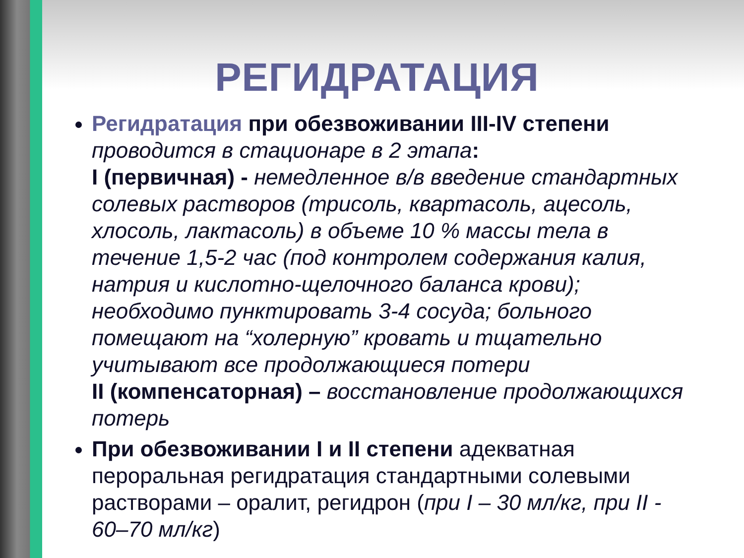РЕГИДРАТАЦИЯ
Регидратация при обезвоживании III-IV степени проводится в стационаре в 2 этапа:
I (первичная) - немедленное в/в введение стандартных солевых растворов (трисоль, квартасоль, ацесоль, хлосоль, лактасоль) в объеме 10 % массы тела в течение 1,5-2 час (под контролем содержания калия, натрия и кислотно-щелочного баланса крови);
необходимо пунктировать 3-4 сосуда; больного помещают на “холерную” кровать и тщательно учитывают все продолжающиеся потери
II (компенсаторная) – восстановление продолжающихся потерь
При обезвоживании I и II степени адекватная пероральная регидратация стандартными солевыми растворами – оралит, регидрон (при I – 30 мл/кг, при II - 60–70 мл/кг)